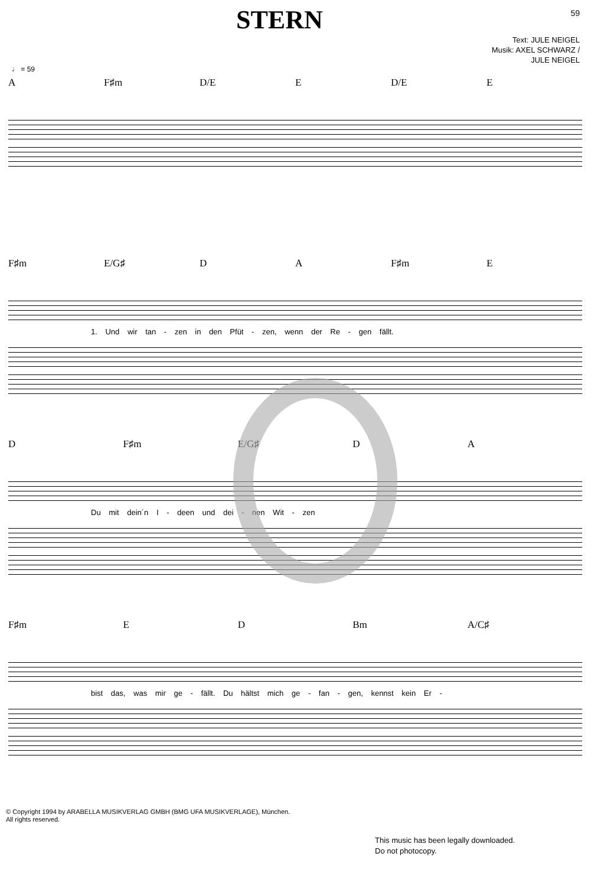STERN
59
Text: JULE NEIGEL
Musik: AXEL SCHWARZ /
JULE NEIGEL
♩ = 59
A F♯m D/E E D/E E
F♯m E/G♯ D A F♯m E
1. Und wir tan - zen in den Pfüt - zen, wenn der Re - gen fällt.
D F♯m E/G♯ D A
Du mit dein´n I - deen und dei - nen Wit - zen
F♯m E D Bm A/C♯
bist das, was mir ge - fällt. Du hältst mich ge - fan - gen, kennst kein Er -
© Copyright 1994 by ARABELLA MUSIKVERLAG GMBH (BMG UFA MUSIKVERLAGE), München.
All rights reserved.
This music has been legally downloaded.
Do not photocopy.